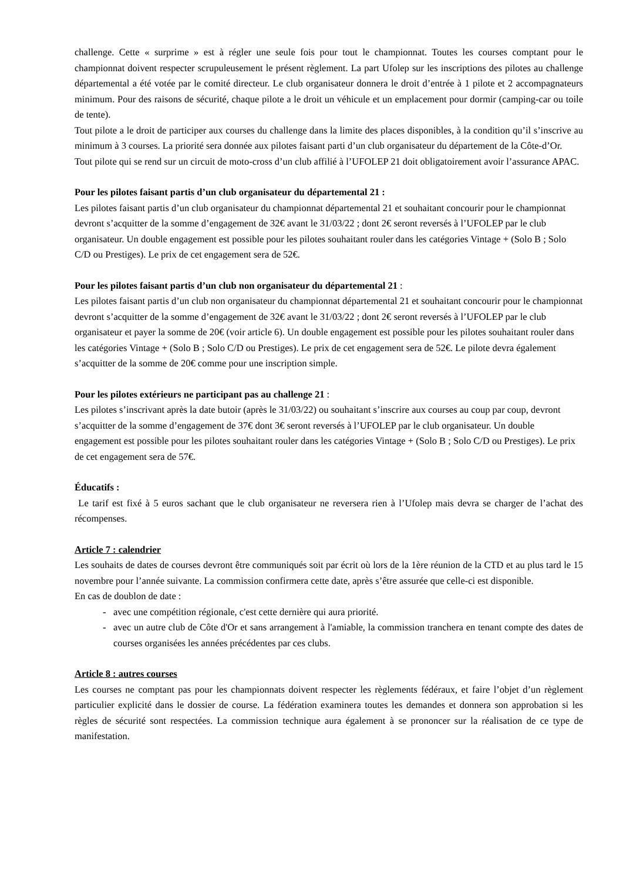challenge. Cette « surprime » est à régler une seule fois pour tout le championnat. Toutes les courses comptant pour le championnat doivent respecter scrupuleusement le présent règlement. La part Ufolep sur les inscriptions des pilotes au challenge départemental a été votée par le comité directeur. Le club organisateur donnera le droit d’entrée à 1 pilote et 2 accompagnateurs minimum. Pour des raisons de sécurité, chaque pilote a le droit un véhicule et un emplacement pour dormir (camping-car ou toile de tente).
Tout pilote a le droit de participer aux courses du challenge dans la limite des places disponibles, à la condition qu’il s’inscrive au minimum à 3 courses. La priorité sera donnée aux pilotes faisant parti d’un club organisateur du département de la Côte-d’Or.
Tout pilote qui se rend sur un circuit de moto-cross d’un club affilié à l’UFOLEP 21 doit obligatoirement avoir l’assurance APAC.
Pour les pilotes faisant partis d’un club organisateur du départemental 21 :
Les pilotes faisant partis d’un club organisateur du championnat départemental 21 et souhaitant concourir pour le championnat devront s’acquitter de la somme d’engagement de 32€ avant le 31/03/22 ; dont 2€ seront reversés à l’UFOLEP par le club organisateur. Un double engagement est possible pour les pilotes souhaitant rouler dans les catégories Vintage + (Solo B ; Solo C/D ou Prestiges). Le prix de cet engagement sera de 52€.
Pour les pilotes faisant partis d’un club non organisateur du départemental 21 :
Les pilotes faisant partis d’un club non organisateur du championnat départemental 21 et souhaitant concourir pour le championnat devront s’acquitter de la somme d’engagement de 32€ avant le 31/03/22 ; dont 2€ seront reversés à l’UFOLEP par le club organisateur et payer la somme de 20€ (voir article 6). Un double engagement est possible pour les pilotes souhaitant rouler dans les catégories Vintage + (Solo B ; Solo C/D ou Prestiges). Le prix de cet engagement sera de 52€. Le pilote devra également s’acquitter de la somme de 20€ comme pour une inscription simple.
Pour les pilotes extérieurs ne participant pas au challenge 21 :
Les pilotes s’inscrivant après la date butoir (après le 31/03/22) ou souhaitant s’inscrire aux courses au coup par coup, devront s’acquitter de la somme d’engagement de 37€ dont 3€ seront reversés à l’UFOLEP par le club organisateur. Un double engagement est possible pour les pilotes souhaitant rouler dans les catégories Vintage + (Solo B ; Solo C/D ou Prestiges). Le prix de cet engagement sera de 57€.
Éducatifs :
Le tarif est fixé à 5 euros sachant que le club organisateur ne reversera rien à l’Ufolep mais devra se charger de l’achat des récompenses.
Article 7 : calendrier
Les souhaits de dates de courses devront être communiqués soit par écrit où lors de la 1ère réunion de la CTD et au plus tard le 15 novembre pour l’année suivante. La commission confirmera cette date, après s’être assurée que celle-ci est disponible.
En cas de doublon de date :
- avec une compétition régionale, c'est cette dernière qui aura priorité.
- avec un autre club de Côte d'Or et sans arrangement à l'amiable, la commission tranchera en tenant compte des dates de courses organisées les années précédentes par ces clubs.
Article 8 : autres courses
Les courses ne comptant pas pour les championnats doivent respecter les règlements fédéraux, et faire l’objet d’un règlement particulier explicité dans le dossier de course. La fédération examinera toutes les demandes et donnera son approbation si les règles de sécurité sont respectées. La commission technique aura également à se prononcer sur la réalisation de ce type de manifestation.